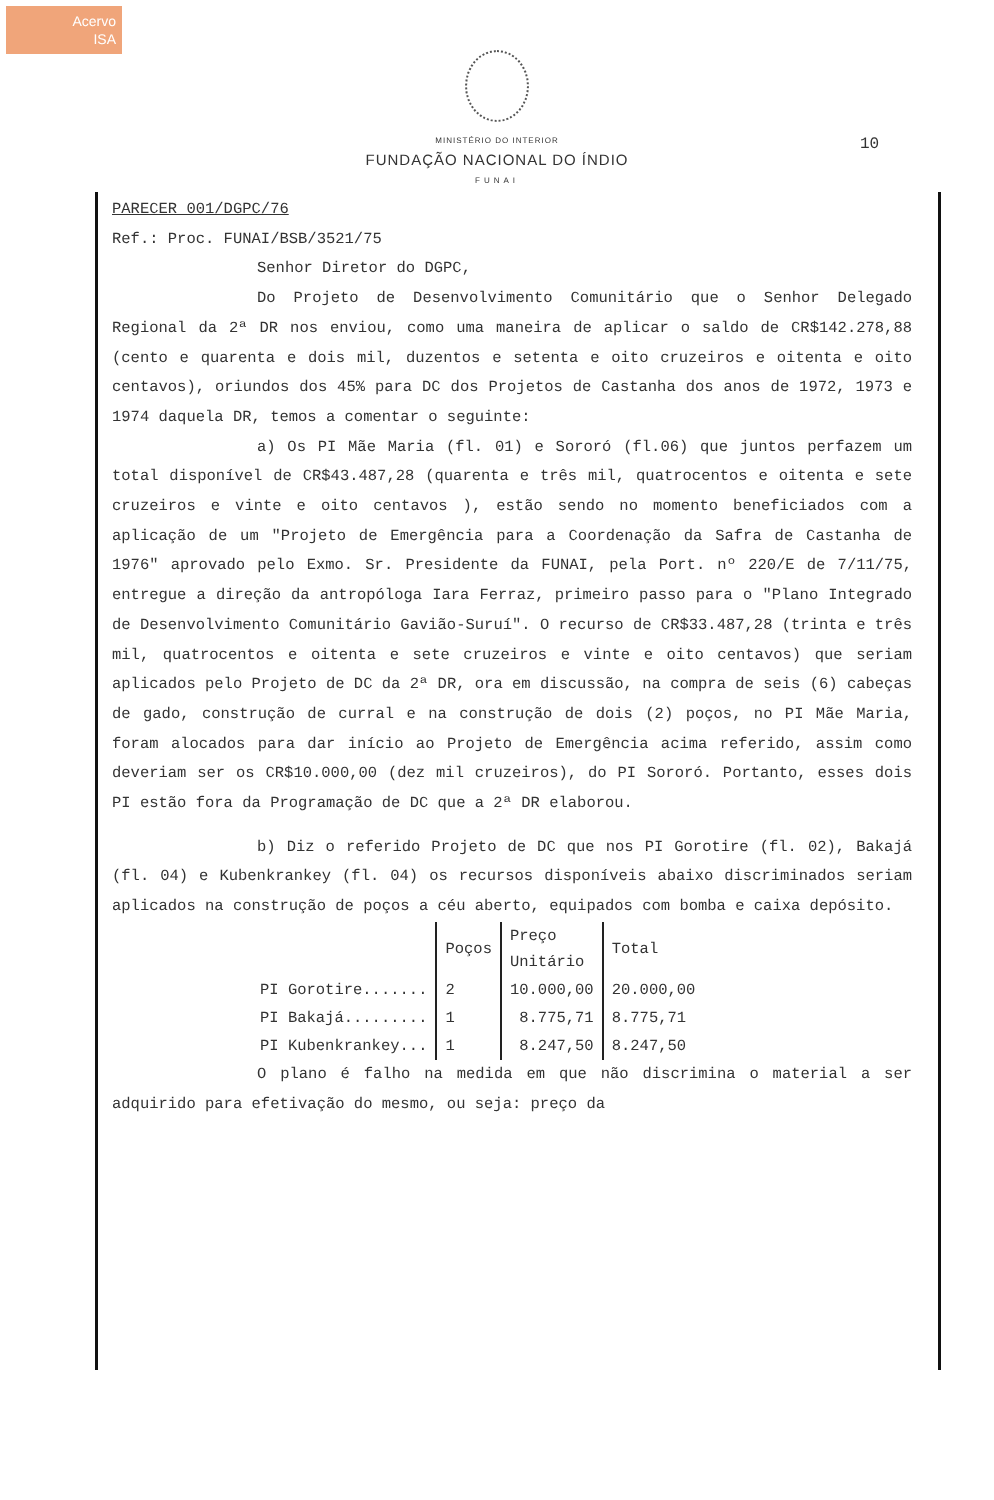Acervo
ISA
MINISTÉRIO DO INTERIOR
FUNDAÇÃO NACIONAL DO ÍNDIO
FUNAI
10
PARECER 001/DGPC/76
Ref.: Proc. FUNAI/BSB/3521/75
Senhor Diretor do DGPC,
Do Projeto de Desenvolvimento Comunitário que o Senhor Delegado Regional da 2ª DR nos enviou, como uma maneira de aplicar o saldo de CR$142.278,88 (cento e quarenta e dois mil, duzentos e setenta e oito cruzeiros e oitenta e oito centavos), oriundos dos 45% para DC dos Projetos de Castanha dos anos de 1972, 1973 e 1974 daquela DR, temos a comentar o seguinte:
a) Os PI Mãe Maria (fl. 01) e Sororó (fl.06) que juntos perfazem um total disponível de CR$43.487,28 (quarenta e três mil, quatrocentos e oitenta e sete cruzeiros e vinte e oito centavos ), estão sendo no momento beneficiados com a aplicação de um "Projeto de Emergência para a Coordenação da Safra de Castanha de 1976" aprovado pelo Exmo. Sr. Presidente da FUNAI, pela Port. nº 220/E de 7/11/75, entregue a direção da antropóloga Iara Ferraz, primeiro passo para o "Plano Integrado de Desenvolvimento Comunitário Gavião-Suruí". O recurso de CR$33.487,28 (trinta e três mil, quatrocentos e oitenta e sete cruzeiros e vinte e oito centavos) que seriam aplicados pelo Projeto de DC da 2ª DR, ora em discussão, na compra de seis (6) cabeças de gado, construção de curral e na construção de dois (2) poços, no PI Mãe Maria, foram alocados para dar início ao Projeto de Emergência acima referido, assim como deveriam ser os CR$10.000,00 (dez mil cruzeiros), do PI Sororó. Portanto, esses dois PI estão fora da Programação de DC que a 2ª DR elaborou.
b) Diz o referido Projeto de DC que nos PI Gorotire (fl. 02), Bakajá (fl. 04) e Kubenkrankey (fl. 04) os recursos disponíveis abaixo discriminados seriam aplicados na construção de poços a céu aberto, equipados com bomba e caixa depósito.
| | Poços | Preço Unitário | Total |
| PI Gorotire....... | 2 | 10.000,00 | 20.000,00 |
| PI Bakajá......... | 1 | 8.775,71 | 8.775,71 |
| PI Kubenkrankey... | 1 | 8.247,50 | 8.247,50 |
O plano é falho na medida em que não discrimina o material a ser adquirido para efetivação do mesmo, ou seja: preço da